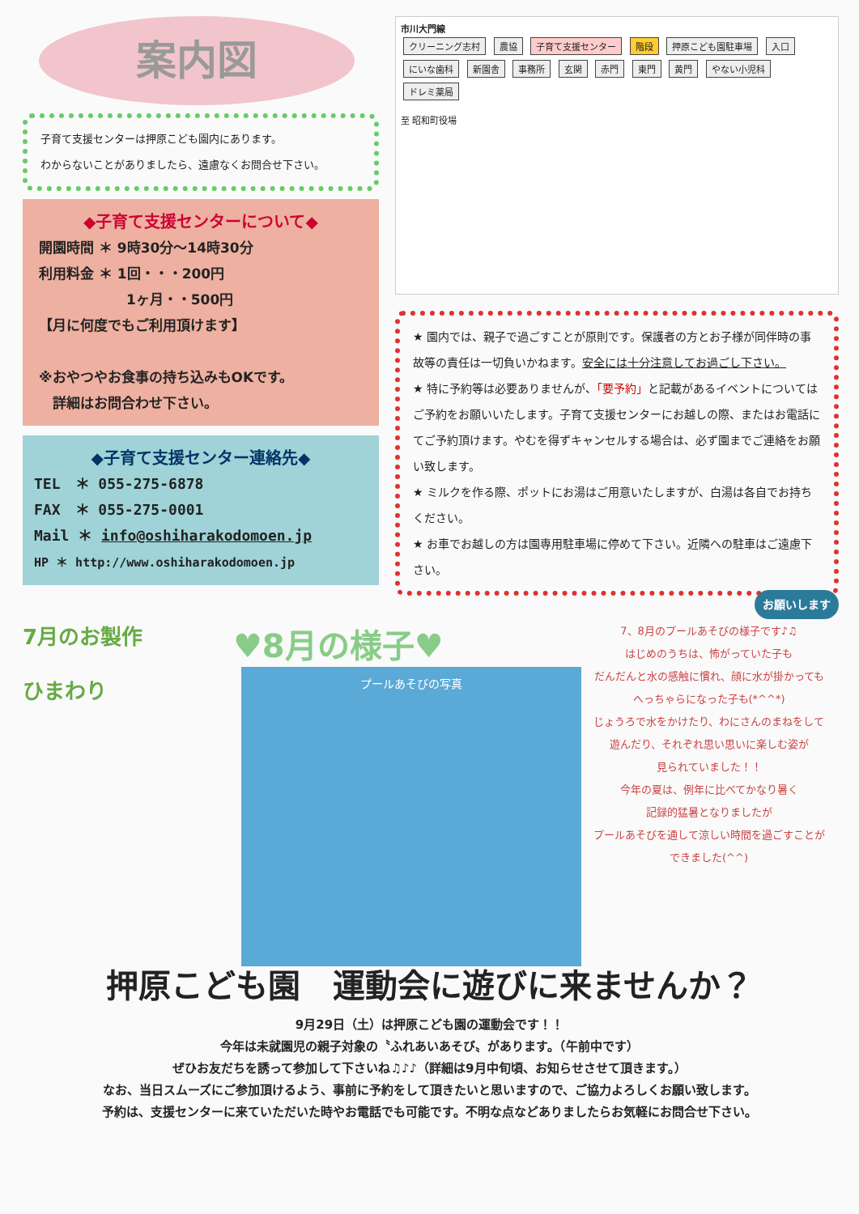案内図
子育て支援センターは押原こども園内にあります。
わからないことがありましたら、遠慮なくお問合せ下さい。
◆子育て支援センターについて◆
開園時間 ＊ 9時30分～14時30分
利用料金 ＊ 1回・・・200円
　　　　　　 1ヶ月・・500円
【月に何度でもご利用頂けます】
※おやつやお食事の持ち込みもOKです。
　詳細はお問合わせ下さい。
◆子育て支援センター連絡先◆
TEL　＊ 055-275-6878
FAX　＊ 055-275-0001
Mail ＊ info@oshiharakodomoen.jp
HP ＊ http://www.oshiharakodomoen.jp
市川大門線
クリーニング志村 農協 子育て支援センター 階段 押原こども園駐車場 入口 にいな歯科 新園舎 事務所 玄関 赤門 東門 黄門 やない小児科 ドレミ薬局
至 昭和町役場
★ 園内では、親子で過ごすことが原則です。保護者の方とお子様が同伴時の事故等の責任は一切負いかねます。安全には十分注意してお過ごし下さい。
★ 特に予約等は必要ありませんが、「要予約」と記載があるイベントについてはご予約をお願いいたします。子育て支援センターにお越しの際、またはお電話にてご予約頂けます。やむを得ずキャンセルする場合は、必ず園までご連絡をお願い致します。
★ ミルクを作る際、ポットにお湯はご用意いたしますが、白湯は各自でお持ちください。
★ お車でお越しの方は園専用駐車場に停めて下さい。近隣への駐車はご遠慮下さい。
お願いします
7月のお製作
ひまわり
♥8月の様子♥
プールあそびの写真
7、8月のプールあそびの様子です♪♫
はじめのうちは、怖がっていた子も
だんだんと水の感触に慣れ、顔に水が掛かっても
へっちゃらになった子も(*^^*)
じょうろで水をかけたり、わにさんのまねをして
遊んだり、それぞれ思い思いに楽しむ姿が
見られていました！！
今年の夏は、例年に比べてかなり暑く
記録的猛暑となりましたが
プールあそびを通して涼しい時間を過ごすことが
できました(^^)
押原こども園　運動会に遊びに来ませんか？
9月29日（土）は押原こども園の運動会です！！
今年は未就園児の親子対象の〝ふれあいあそび〟があります。（午前中です）
ぜひお友だちを誘って参加して下さいね♫♪♪（詳細は9月中旬頃、お知らせさせて頂きます。）
なお、当日スムーズにご参加頂けるよう、事前に予約をして頂きたいと思いますので、ご協力よろしくお願い致します。
予約は、支援センターに来ていただいた時やお電話でも可能です。不明な点などありましたらお気軽にお問合せ下さい。